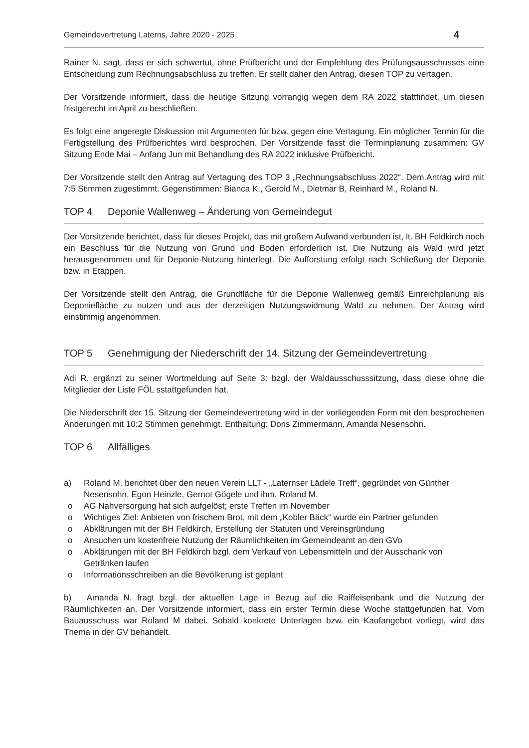Gemeindevertretung Laterns, Jahre 2020 - 2025 4
Rainer N. sagt, dass er sich schwertut, ohne Prüfbericht und der Empfehlung des Prüfungsausschusses eine Entscheidung zum Rechnungsabschluss zu treffen. Er stellt daher den Antrag, diesen TOP zu vertagen.
Der Vorsitzende informiert, dass die heutige Sitzung vorrangig wegen dem RA 2022 stattfindet, um diesen fristgerecht im April zu beschließen.
Es folgt eine angeregte Diskussion mit Argumenten für bzw. gegen eine Vertagung. Ein möglicher Termin für die Fertigstellung des Prüfberichtes wird besprochen. Der Vorsitzende fasst die Terminplanung zusammen: GV Sitzung Ende Mai – Anfang Jun mit Behandlung des RA 2022 inklusive Prüfbericht.
Der Vorsitzende stellt den Antrag auf Vertagung des TOP 3 „Rechnungsabschluss 2022“. Dem Antrag wird mit 7:5 Stimmen zugestimmt. Gegenstimmen: Bianca K., Gerold M., Dietmar B, Reinhard M., Roland N.
TOP 4 Deponie Wallenweg – Änderung von Gemeindegut
Der Vorsitzende berichtet, dass für dieses Projekt, das mit großem Aufwand verbunden ist, lt. BH Feldkirch noch ein Beschluss für die Nutzung von Grund und Boden erforderlich ist. Die Nutzung als Wald wird jetzt herausgenommen und für Deponie-Nutzung hinterlegt. Die Aufforstung erfolgt nach Schließung der Deponie bzw. in Etappen.
Der Vorsitzende stellt den Antrag, die Grundfläche für die Deponie Wallenweg gemäß Einreichplanung als Deponiefläche zu nutzen und aus der derzeitigen Nutzungswidmung Wald zu nehmen. Der Antrag wird einstimmig angenommen.
TOP 5 Genehmigung der Niederschrift der 14. Sitzung der Gemeindevertretung
Adi R. ergänzt zu seiner Wortmeldung auf Seite 3: bzgl. der Waldausschusssitzung, dass diese ohne die Mitglieder der Liste FÖL sstattgefunden hat.
Die Niederschrift der 15. Sitzung der Gemeindevertretung wird in der vorliegenden Form mit den besprochenen Änderungen mit 10:2 Stimmen genehmigt. Enthaltung: Doris Zimmermann, Amanda Nesensohn.
TOP 6 Allfälliges
a) Roland M. berichtet über den neuen Verein LLT - „Laternser Lädele Treff“, gegründet von Günther Nesensohn, Egon Heinzle, Gernot Gögele und ihm, Roland M.
o AG Nahversorgung hat sich aufgelöst; erste Treffen im November
o Wichtiges Ziel: Anbieten von frischem Brot, mit dem „Kobler Bäck“ wurde ein Partner gefunden
o Abklärungen mit der BH Feldkirch, Erstellung der Statuten und Vereinsgründung
o Ansuchen um kostenfreie Nutzung der Räumlichkeiten im Gemeindeamt an den GVo
o Abklärungen mit der BH Feldkirch bzgl. dem Verkauf von Lebensmitteln und der Ausschank von Getränken laufen
o Informationsschreiben an die Bevölkerung ist geplant
b) Amanda N. fragt bzgl. der aktuellen Lage in Bezug auf die Raiffeisenbank und die Nutzung der Räumlichkeiten an. Der Vorsitzende informiert, dass ein erster Termin diese Woche stattgefunden hat. Vom Bauausschuss war Roland M dabei. Sobald konkrete Unterlagen bzw. ein Kaufangebot vorliegt, wird das Thema in der GV behandelt.